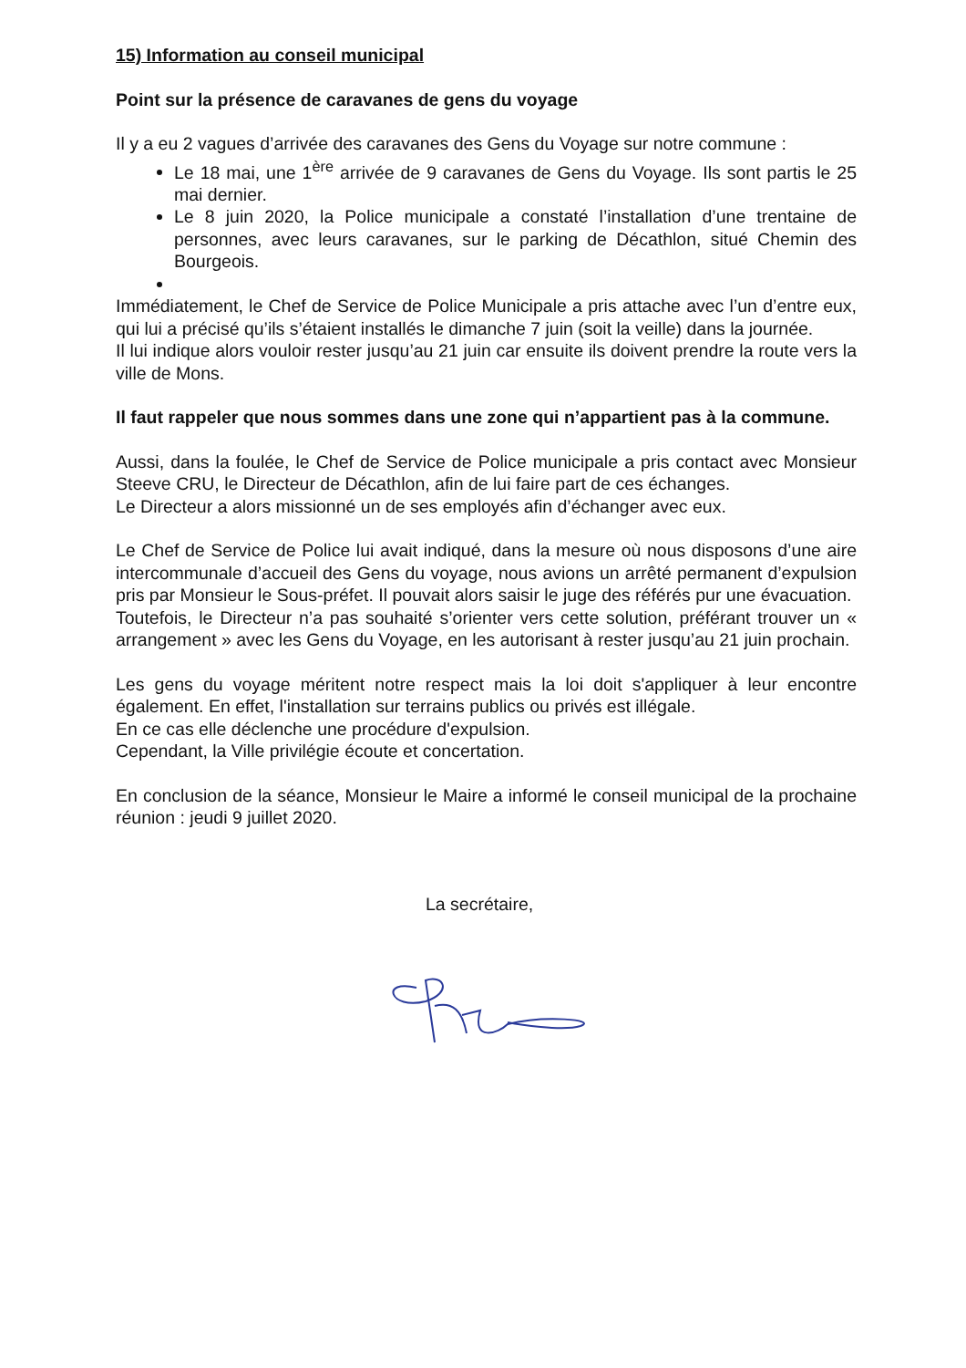15) Information au conseil municipal
Point sur la présence de caravanes de gens du voyage
Il y a eu 2 vagues d’arrivée des caravanes des Gens du Voyage sur notre commune :
Le 18 mai, une 1<sup>ère</sup> arrivée de 9 caravanes de Gens du Voyage. Ils sont partis le 25 mai dernier.
Le 8 juin 2020, la Police municipale a constaté l’installation d’une trentaine de personnes, avec leurs caravanes, sur le parking de Décathlon, situé Chemin des Bourgeois.
Immédiatement, le Chef de Service de Police Municipale a pris attache avec l’un d’entre eux, qui lui a précisé qu’ils s’étaient installés le dimanche 7 juin (soit la veille) dans la journée.
Il lui indique alors vouloir rester jusqu’au 21 juin car ensuite ils doivent prendre la route vers la ville de Mons.
Il faut rappeler que nous sommes dans une zone qui n’appartient pas à la commune.
Aussi, dans la foulée, le Chef de Service de Police municipale a pris contact avec Monsieur Steeve CRU, le Directeur de Décathlon, afin de lui faire part de ces échanges.
Le Directeur a alors missionné un de ses employés afin d’échanger avec eux.
Le Chef de Service de Police lui avait indiqué, dans la mesure où nous disposons d’une aire intercommunale d’accueil des Gens du voyage, nous avions un arrêté permanent d’expulsion pris par Monsieur le Sous-préfet. Il pouvait alors saisir le juge des référés pur une évacuation.
Toutefois, le Directeur n’a pas souhaité s’orienter vers cette solution, préférant trouver un « arrangement » avec les Gens du Voyage, en les autorisant à rester jusqu’au 21 juin prochain.
Les gens du voyage méritent notre respect mais la loi doit s'appliquer à leur encontre également. En effet, l'installation sur terrains publics ou privés est illégale.
En ce cas elle déclenche une procédure d'expulsion.
Cependant, la Ville privilégie écoute et concertation.
En conclusion de la séance, Monsieur le Maire a informé le conseil municipal de la prochaine réunion : jeudi 9 juillet 2020.
La secrétaire,